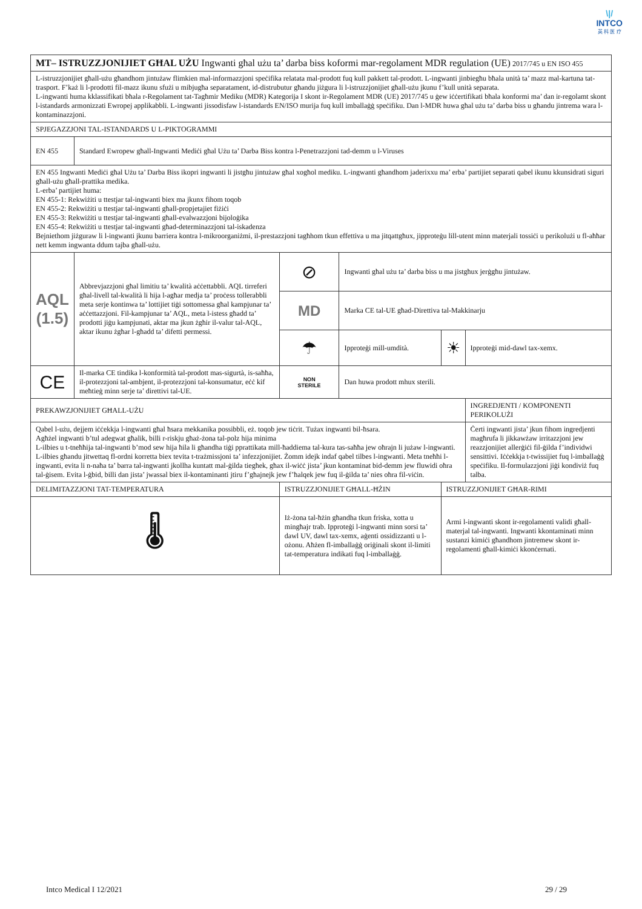\|/
INTCO
英 科 医 疗
| MT– ISTRUZZJONIJIET GĦAL UŻU Ingwanti għal użu ta’ darba biss koformi mar-regolament MDR regulation (UE) 2017/745 u EN ISO 455 | | | | | |
| L-istruzzjonijiet għall-użu għandhom jintużaw flimkien mal-informazzjoni speċifika relatata mal-prodott fuq kull pakkett tal-prodott. L-ingwanti jinbiegħu bħala unità ta’ mazz mal-kartuna tat-trasport. F’każ li l-prodotti fil-mazz ikunu sfużi u mibjugħa separatament, id-distrubutur għandu jiżgura li l-istruzzjonijiet għall-użu jkunu f’kull unità separata. L-ingwanti huma kklassifikati bħala r-Regolament tat-Tagħmir Mediku (MDR) Kategorija I skont ir-Regolament MDR (UE) 2017/745 u ġew iċċertifikati bħala konformi ma’ dan ir-regolamt skont l-istandards armonizzati Ewropej applikabbli. L-ingwanti jissodisfaw l-istandards EN/ISO murija fuq kull imballaġġ speċifiku. Dan l-MDR huwa għal użu ta’ darba biss u għandu jintrema wara l-kontaminazzjoni. | | | | | |
| SPJEGAZZJONI TAL-ISTANDARDS U L-PIKTOGRAMMI | | | | | |
| EN 455 | Standard Ewropew għall-Ingwanti Mediċi għal Użu ta’ Darba Biss kontra l-Penetrazzjoni tad-demm u l-Viruses | | | | |
| EN 455 Ingwanti Mediċi għal Użu ta’ Darba Biss ikopri ingwanti li jistgħu jintużaw għal xogħol mediku. L-ingwanti għandhom jaderixxu ma’ erba’ partijiet separati qabel ikunu kkunsidrati siguri għall-użu għall-prattika medika. L-erba’ partijiet huma: EN 455-1: Rekwiżiti u ttestjar tal-ingwanti biex ma jkunx fihom toqob EN 455-2: Rekwiżiti u ttestjar tal-ingwanti għall-propjetajiet fiżiċi EN 455-3: Rekwiżiti u ttestjar tal-ingwanti għall-evalwazzjoni bijoloġika EN 455-4: Rekwiżiti u ttestjar tal-ingwanti għad-determinazzjoni tal-iskadenza Bejniethom jiżguraw li l-ingwanti jkunu barriera kontra l-mikroorganiżmi, il-prestazzjoni tagħhom tkun effettiva u ma jitqattgħux, jipproteġu lill-utent minn materjali tossiċi u perikolużi u fl-aħħar nett kemm ingwanta ddum tajba għall-użu. | | | | | |
| AQL (1.5) | Abbrevjazzjoni għal limitiu ta’ kwalità aċċettabbli. AQL tirreferi għal-livell tal-kwalità li hija l-agħar medja ta’ proċess tollerabbli meta serje kontinwa ta’ lottijiet tiġi sottomessa għal kampjunar ta’ aċċettazzjoni. Fil-kampjunar ta’ AQL, meta l-istess għadd ta’ prodotti jiġu kampjunati, aktar ma jkun żgħir il-valur tal-AQL, aktar ikunu żgħar l-għadd ta’ difetti permessi. | ⊘ | Ingwanti għal użu ta’ darba biss u ma jistgħux jerġgħu jintużaw. | | |
| | | MD | Marka CE tal-UE għad-Direttiva tal-Makkinarju | | |
| | | ☂ | Ipproteġi mill-umdità. | ☀ | Ipproteġi mid-dawl tax-xemx. |
| CE | Il-marka CE tindika l-konformità tal-prodott mas-sigurtà, is-saħħa, il-protezzjoni tal-ambjent, il-protezzjoni tal-konsumatur, eċċ kif meħtieġ minn serje ta’ direttivi tal-UE. | NON STERILE | Dan huwa prodott mhux sterili. | | |
| PREKAWZJONIJIET GĦALL-UŻU | | | | | INGREDJENTI / KOMPONENTI PERIKOLUŻI |
| Qabel l-użu, dejjem iċċekkja l-ingwanti għal ħsara mekkanika possibbli, eż. toqob jew tiċrit. Tużax ingwanti bil-ħsara. Agħżel ingwanti b’tul adegwat għalik, billi r-riskju għaż-żona tal-polz hija minima L-ilbies u t-tneħħija tal-ingwanti b’mod sew hija ħila li għandha tiġi pprattikata mill-ħaddiema tal-kura tas-saħħa jew oħrajn li jużaw l-ingwanti. L-ilbies għandu jitwettaq fl-ordni korretta biex tevita t-trażmissjoni ta’ infezzjonijiet. Żomm idejk indaf qabel tilbes l-ingwanti. Meta tneħħi l-ingwanti, evita li n-naħa ta’ barra tal-ingwanti jkollha kuntatt mal-ġilda tiegħek, għax il-wiċċ jista’ jkun kontaminat bid-demm jew fluwidi oħra tal-ġisem. Evita l-ġbid, billi dan jista’ jwassal biex il-kontaminanti jtiru f’għajnejk jew f’ħalqek jew fuq il-ġilda ta’ nies oħra fil-viċin. | | | | | Ċerti ingwanti jista’ jkun fihom ingredjenti magħrufa li jikkawżaw irritazzjoni jew reazzjonijiet allerġiċi fil-ġilda f’individwi sensittivi. Iċċekkja t-twissijiet fuq l-imballaġġ speċifiku. Il-formulazzjoni jiġi kondiviż fuq talba. |
| DELIMITAZZJONI TAT-TEMPERATURA | | ISTRUZZJONIJIET GĦALL-ĦŻIN | | ISTRUZZJONIJIET GĦAR-RIMI | |
| 🌡 | | Iż-żona tal-ħżin għandha tkun friska, xotta u mingħajr trab. Ipproteġi l-ingwanti minn sorsi ta’ dawl UV, dawl tax-xemx, aġenti ossidizzanti u l-ożonu. Aħżen fl-imballaġġ oriġinali skont il-limiti tat-temperatura indikati fuq l-imballaġġ. | | Armi l-ingwanti skont ir-regolamenti validi għall-materjal tal-ingwanti. Ingwanti kkontaminati minn sustanzi kimiċi għandhom jintremew skont ir-regolamenti għall-kimiċi kkonċernati. | |
Intco Medical I 12/2021 29 / 29